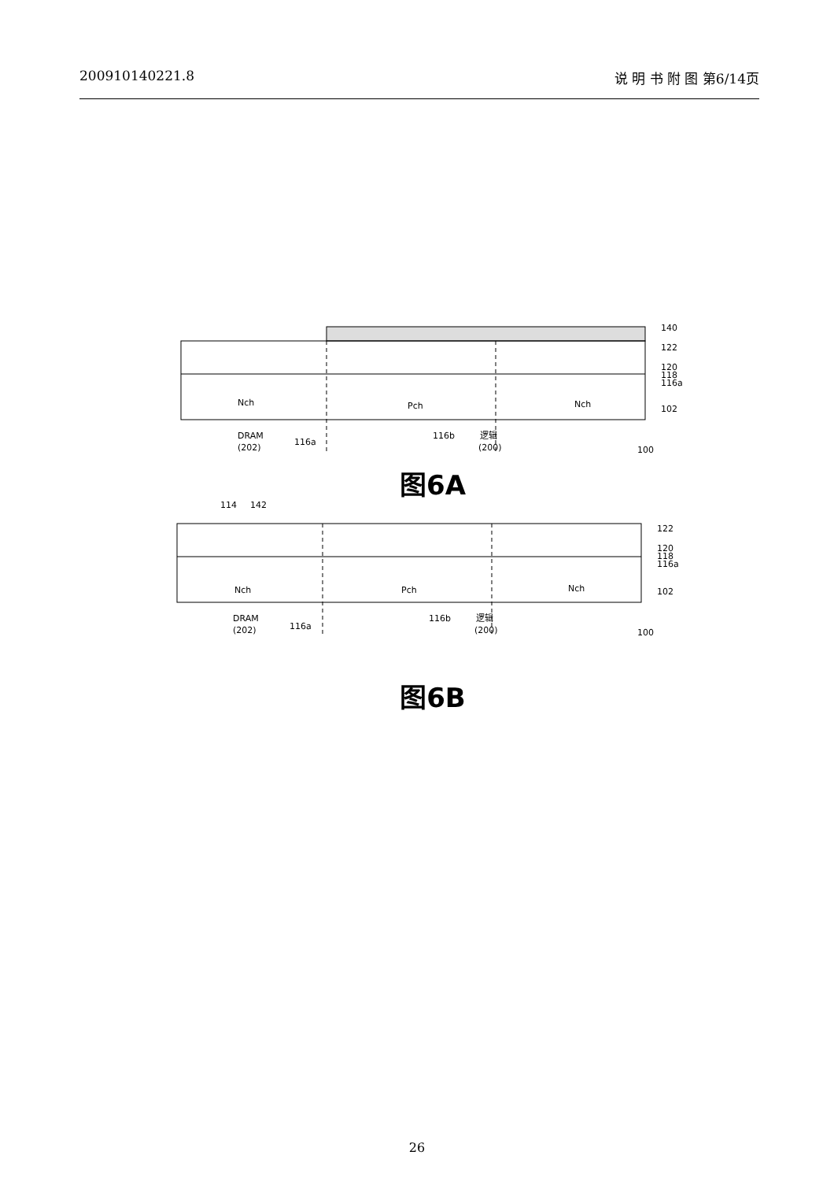200910140221.8 说 明 书 附 图 第6/14页
140
122
120
118
116a
102
Nch
Pch
Nch
DRAM
(202)
116a
116b
逻辑
(200)
100
图6A
114
142
122
120
118
116a
102
Nch
Pch
Nch
DRAM
(202)
116a
116b
逻辑
(200)
100
图6B
26